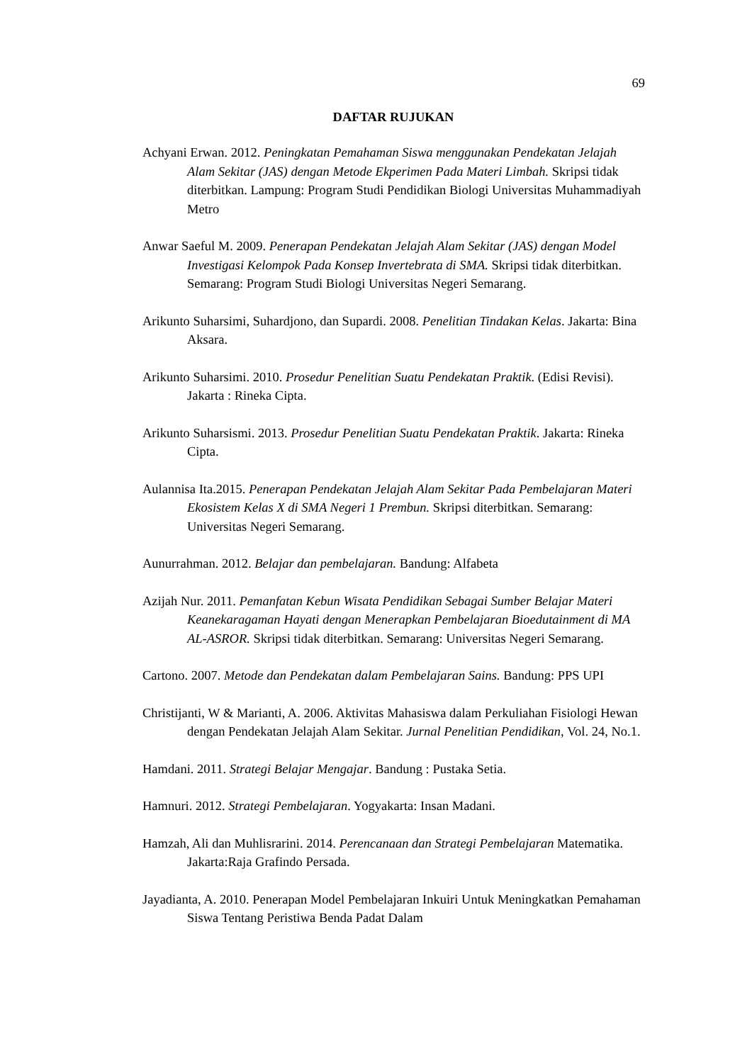69
DAFTAR RUJUKAN
Achyani Erwan. 2012. Peningkatan Pemahaman Siswa menggunakan Pendekatan Jelajah Alam Sekitar (JAS) dengan Metode Ekperimen Pada Materi Limbah. Skripsi tidak diterbitkan. Lampung: Program Studi Pendidikan Biologi Universitas Muhammadiyah Metro
Anwar Saeful M. 2009. Penerapan Pendekatan Jelajah Alam Sekitar (JAS) dengan Model Investigasi Kelompok Pada Konsep Invertebrata di SMA. Skripsi tidak diterbitkan. Semarang: Program Studi Biologi Universitas Negeri Semarang.
Arikunto Suharsimi, Suhardjono, dan Supardi. 2008. Penelitian Tindakan Kelas. Jakarta: Bina Aksara.
Arikunto Suharsimi. 2010. Prosedur Penelitian Suatu Pendekatan Praktik. (Edisi Revisi). Jakarta : Rineka Cipta.
Arikunto Suharsismi. 2013. Prosedur Penelitian Suatu Pendekatan Praktik. Jakarta: Rineka Cipta.
Aulannisa Ita.2015. Penerapan Pendekatan Jelajah Alam Sekitar Pada Pembelajaran Materi Ekosistem Kelas X di SMA Negeri 1 Prembun. Skripsi diterbitkan. Semarang: Universitas Negeri Semarang.
Aunurrahman. 2012. Belajar dan pembelajaran. Bandung: Alfabeta
Azijah Nur. 2011. Pemanfatan Kebun Wisata Pendidikan Sebagai Sumber Belajar Materi Keanekaragaman Hayati dengan Menerapkan Pembelajaran Bioedutainment di MA AL-ASROR. Skripsi tidak diterbitkan. Semarang: Universitas Negeri Semarang.
Cartono. 2007. Metode dan Pendekatan dalam Pembelajaran Sains. Bandung: PPS UPI
Christijanti, W & Marianti, A. 2006. Aktivitas Mahasiswa dalam Perkuliahan Fisiologi Hewan dengan Pendekatan Jelajah Alam Sekitar. Jurnal Penelitian Pendidikan, Vol. 24, No.1.
Hamdani. 2011. Strategi Belajar Mengajar. Bandung : Pustaka Setia.
Hamnuri. 2012. Strategi Pembelajaran. Yogyakarta: Insan Madani.
Hamzah, Ali dan Muhlisrarini. 2014. Perencanaan dan Strategi Pembelajaran Matematika. Jakarta:Raja Grafindo Persada.
Jayadianta, A. 2010. Penerapan Model Pembelajaran Inkuiri Untuk Meningkatkan Pemahaman Siswa Tentang Peristiwa Benda Padat Dalam